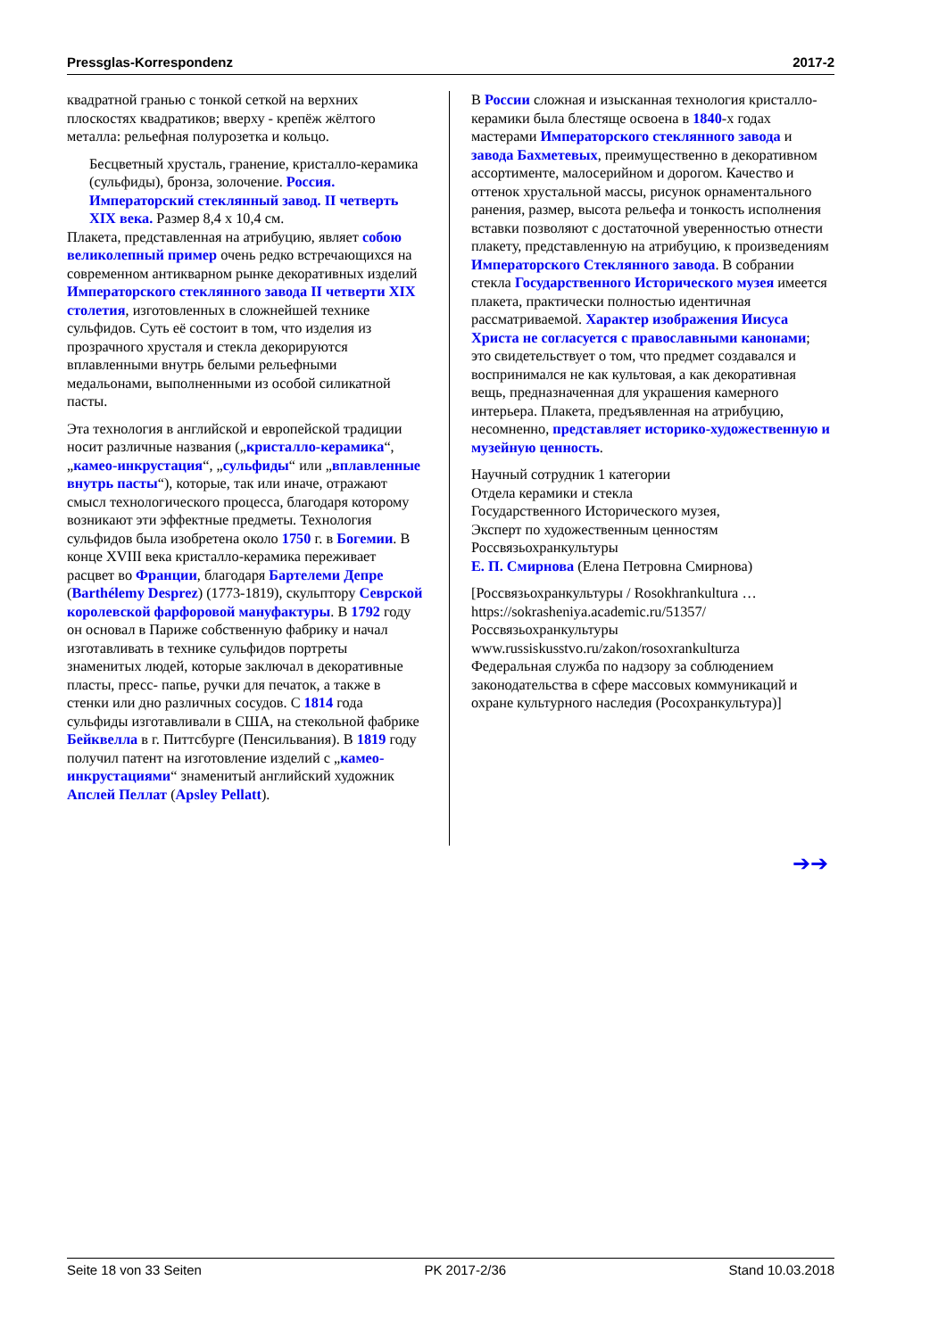Pressglas-Korrespondenz 2017-2
квадратной гранью с тонкой сеткой на верхних плоскостях квадратиков; вверху - крепёж жёлтого металла: рельефная полурозетка и кольцо.
Бесцветный хрусталь, гранение, кристалло-керамика (сульфиды), бронза, золочение. Россия. Императорский стеклянный завод. II четверть XIX века. Размер 8,4 x 10,4 см.
Плакета, представленная на атрибуцию, являет собою великолепный пример очень редко встречающихся на современном антикварном рынке декоративных изделий Императорского стеклянного завода II четверти XIX столетия, изготовленных в сложнейшей технике сульфидов. Суть её состоит в том, что изделия из прозрачного хрусталя и стекла декорируются вплавленными внутрь белыми рельефными медальонами, выполненными из особой силикатной пасты.
Эта технология в английской и европейской традиции носит различные названия („кристалло-керамика“, „камео-инкрустация“, „сульфиды“ или „вплавленные внутрь пасты“), которые, так или иначе, отражают смысл технологического процесса, благодаря которому возникают эти эффектные предметы. Технология сульфидов была изобретена около 1750 г. в Богемии. В конце XVIII века кристалло-керамика переживает расцвет во Франции, благодаря Бартелеми Депре (Barthélemy Desprez) (1773-1819), скульптору Севрской королевской фарфоровой мануфактуры. В 1792 году он основал в Париже собственную фабрику и начал изготавливать в технике сульфидов портреты знаменитых людей, которые заключал в декоративные пласты, пресс- папье, ручки для печаток, а также в стенки или дно различных сосудов. С 1814 года сульфиды изготавливали в США, на стекольной фабрике Бейквелла в г. Питтсбурге (Пенсильвания). В 1819 году получил патент на изготовление изделий с „камео-инкрустациями“ знаменитый английский художник Апслей Пеллат (Apsley Pellatt).
В России сложная и изысканная технология кристалло-керамики была блестяще освоена в 1840-х годах мастерами Императорского стеклянного завода и завода Бахметевых, преимущественно в декоративном ассортименте, малосерийном и дорогом. Качество и оттенок хрустальной массы, рисунок орнаментального ранения, размер, высота рельефа и тонкость исполнения вставки позволяют с достаточной уверенностью отнести плакету, представленную на атрибуцию, к произведениям Императорского Стеклянного завода. В собрании стекла Государственного Исторического музея имеется плакета, практически полностью идентичная рассматриваемой. Характер изображения Иисуса Христа не согласуется с православными канонами; это свидетельствует о том, что предмет создавался и воспринимался не как культовая, а как декоративная вещь, предназначенная для украшения камерного интерьера. Плакета, предъявленная на атрибуцию, несомненно, представляет историко-художественную и музейную ценность.
Научный сотрудник 1 категории
Отдела керамики и стекла
Государственного Исторического музея,
Эксперт по художественным ценностям
Россвязьохранкультуры
Е. П. Смирнова (Елена Петровна Смирнова)
[Россвязьохранкультуры / Rosokhrankultura …
https://sokrasheniya.academic.ru/51357/
Россвязьохранкультуры
www.russiskusstvo.ru/zakon/rosoxrankulturza
Федеральная служба по надзору за соблюдением законодательства в сфере массовых коммуникаций и охране культурного наследия (Росохранкультура)]
➔➔
Seite 18 von 33 Seiten PK 2017-2/36 Stand 10.03.2018